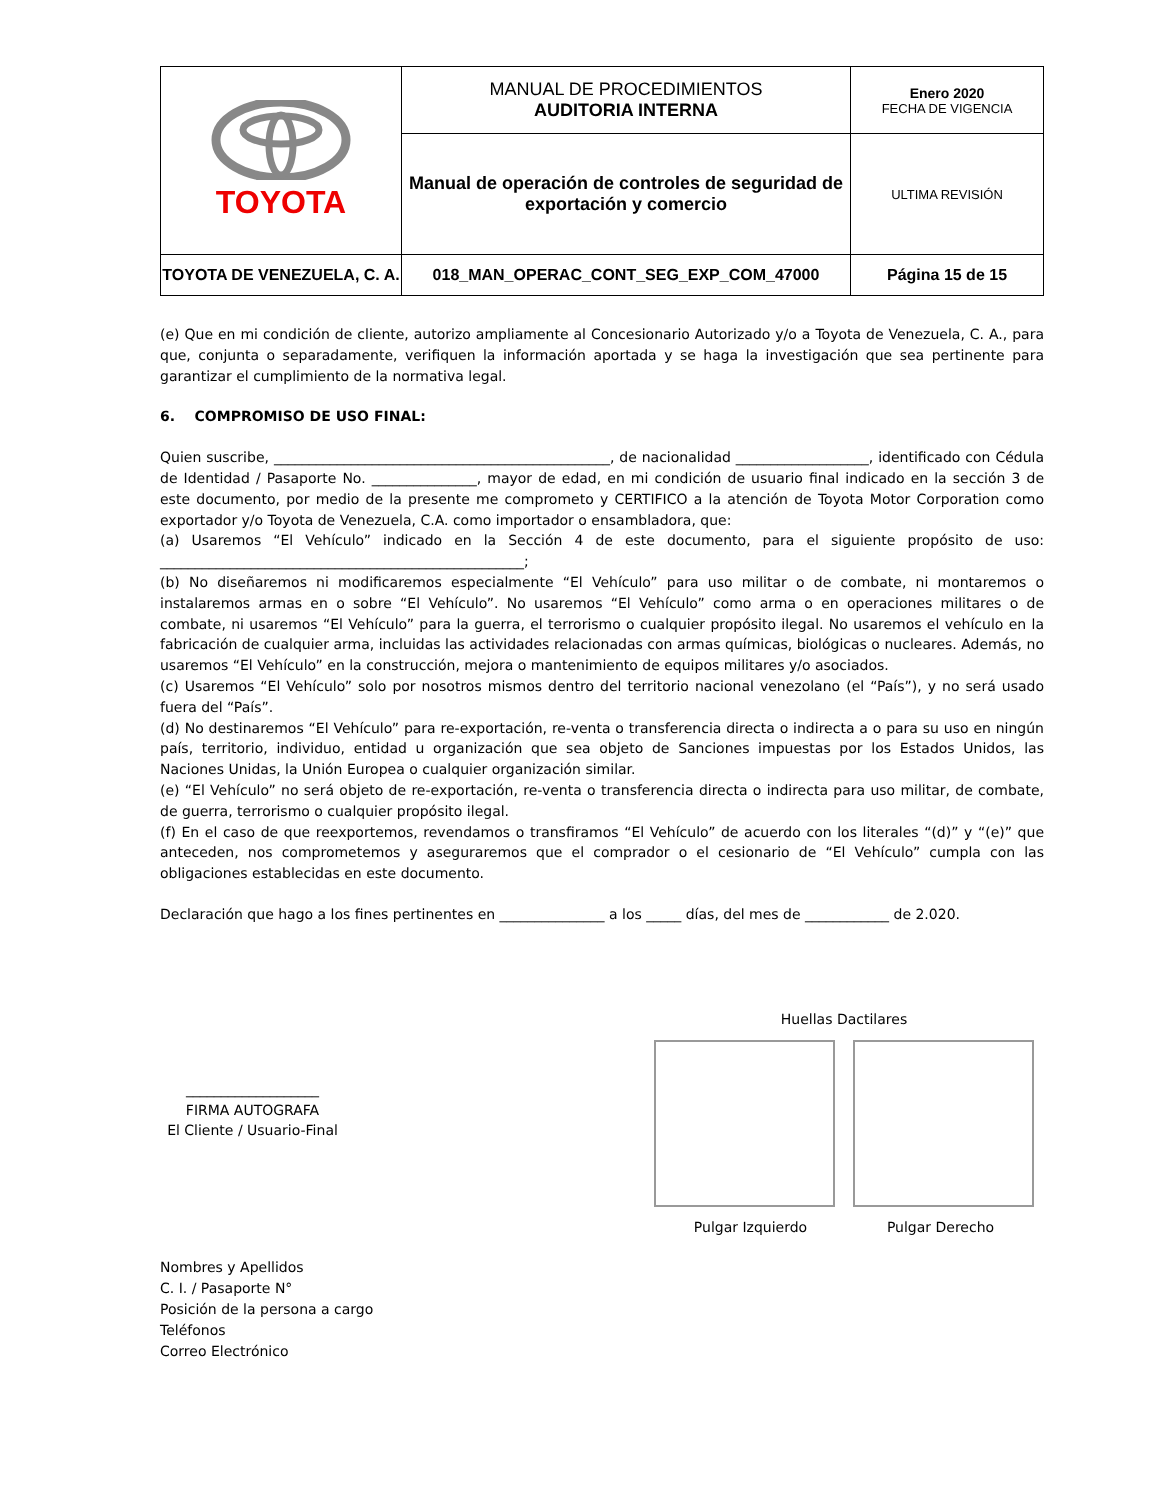| TOYOTA | MANUAL DE PROCEDIMIENTOS AUDITORIA INTERNA | Enero 2020 FECHA DE VIGENCIA |
| | Manual de operación de controles de seguridad de exportación y comercio | ULTIMA REVISIÓN |
| TOYOTA DE VENEZUELA, C. A. | 018_MAN_OPERAC_CONT_SEG_EXP_COM_47000 | Página 15 de 15 |
(e) Que en mi condición de cliente, autorizo ampliamente al Concesionario Autorizado y/o a Toyota de Venezuela, C. A., para que, conjunta o separadamente, verifiquen la información aportada y se haga la investigación que sea pertinente para garantizar el cumplimiento de la normativa legal.
6. COMPROMISO DE USO FINAL:
Quien suscribe, ________________________________________________, de nacionalidad ___________________, identificado con Cédula de Identidad / Pasaporte No. _______________, mayor de edad, en mi condición de usuario final indicado en la sección 3 de este documento, por medio de la presente me comprometo y CERTIFICO a la atención de Toyota Motor Corporation como exportador y/o Toyota de Venezuela, C.A. como importador o ensambladora, que:
(a) Usaremos “El Vehículo” indicado en la Sección 4 de este documento, para el siguiente propósito de uso: ____________________________________________________;
(b) No diseñaremos ni modificaremos especialmente “El Vehículo” para uso militar o de combate, ni montaremos o instalaremos armas en o sobre “El Vehículo”. No usaremos “El Vehículo” como arma o en operaciones militares o de combate, ni usaremos “El Vehículo” para la guerra, el terrorismo o cualquier propósito ilegal. No usaremos el vehículo en la fabricación de cualquier arma, incluidas las actividades relacionadas con armas químicas, biológicas o nucleares. Además, no usaremos “El Vehículo” en la construcción, mejora o mantenimiento de equipos militares y/o asociados.
(c) Usaremos “El Vehículo” solo por nosotros mismos dentro del territorio nacional venezolano (el “País”), y no será usado fuera del “País”.
(d) No destinaremos “El Vehículo” para re-exportación, re-venta o transferencia directa o indirecta a o para su uso en ningún país, territorio, individuo, entidad u organización que sea objeto de Sanciones impuestas por los Estados Unidos, las Naciones Unidas, la Unión Europea o cualquier organización similar.
(e) “El Vehículo” no será objeto de re-exportación, re-venta o transferencia directa o indirecta para uso militar, de combate, de guerra, terrorismo o cualquier propósito ilegal.
(f) En el caso de que reexportemos, revendamos o transfiramos “El Vehículo” de acuerdo con los literales “(d)” y “(e)” que anteceden, nos comprometemos y aseguraremos que el comprador o el cesionario de “El Vehículo” cumpla con las obligaciones establecidas en este documento.
Declaración que hago a los fines pertinentes en _______________ a los _____ días, del mes de ____________ de 2.020.
___________________
FIRMA AUTOGRAFA
El Cliente / Usuario-Final
Huellas Dactilares
Pulgar Izquierdo Pulgar Derecho
Nombres y Apellidos
C. I. / Pasaporte N°
Posición de la persona a cargo
Teléfonos
Correo Electrónico